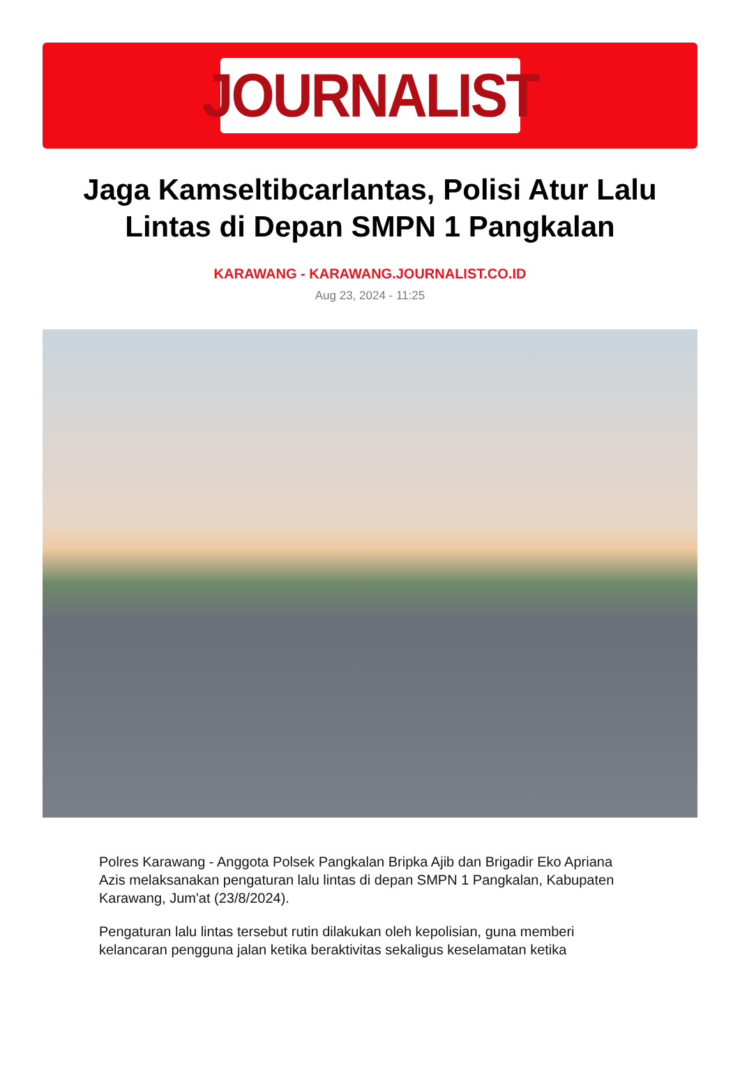JOURNALIST
Jaga Kamseltibcarlantas, Polisi Atur Lalu Lintas di Depan SMPN 1 Pangkalan
KARAWANG - KARAWANG.JOURNALIST.CO.ID
Aug 23, 2024 - 11:25
Polres Karawang - Anggota Polsek Pangkalan Bripka Ajib dan Brigadir Eko Apriana Azis melaksanakan pengaturan lalu lintas di depan SMPN 1 Pangkalan, Kabupaten Karawang, Jum'at (23/8/2024).
Pengaturan lalu lintas tersebut rutin dilakukan oleh kepolisian, guna memberi kelancaran pengguna jalan ketika beraktivitas sekaligus keselamatan ketika